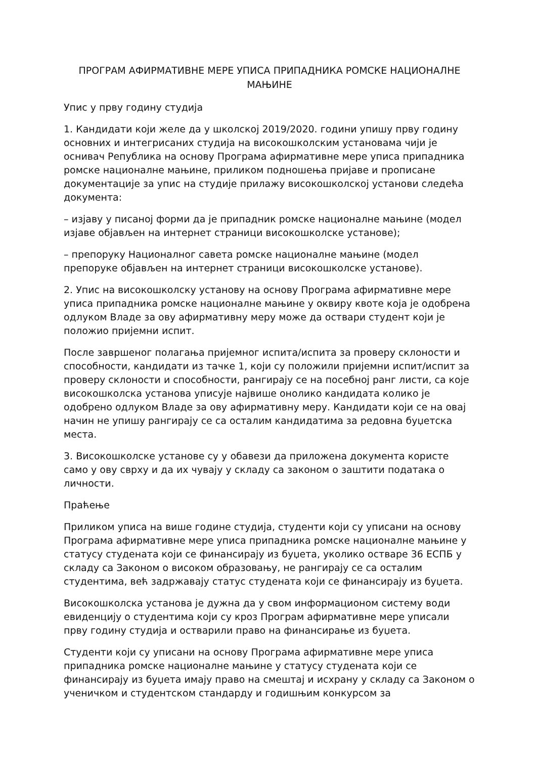ПРОГРАМ АФИРМАТИВНЕ МЕРЕ УПИСА ПРИПАДНИКА РОМСКЕ НАЦИОНАЛНЕ МАЊИНЕ
Упис у прву годину студија
1. Кандидати који желе да у школској 2019/2020. години упишу прву годину основних и интегрисаних студија на високошколским установама чији је оснивач Република на основу Програма афирмативне мере уписа припадника ромске националне мањине, приликом подношења пријаве и прописане документације за упис на студије прилажу високошколској установи следећа документа:
– изјаву у писаној форми да је припадник ромске националне мањине (модел изјаве објављен на интернет страници високошколске установе);
– препоруку Националног савета ромске националне мањине (модел препоруке објављен на интернет страници високошколске установе).
2. Упис на високошколску установу на основу Програма афирмативне мере уписа припадника ромске националне мањине у оквиру квоте која је одобрена одлуком Владе за ову афирмативну меру може да оствари студент који је положио пријемни испит.
После завршеног полагања пријемног испита/испита за проверу склоности и способности, кандидати из тачке 1, који су положили пријемни испит/испит за проверу склоности и способности, рангирају се на посебној ранг листи, са које високошколска установа уписује највише онолико кандидата колико је одобрено одлуком Владе за ову афирмативну меру. Кандидати који се на овај начин не упишу рангирају се са осталим кандидатима за редовна буџетска места.
3. Високошколске установе су у обавези да приложена документа користе само у ову сврху и да их чувају у складу са законом о заштити података о личности.
Праћење
Приликом уписа на више године студија, студенти који су уписани на основу Програма афирмативне мере уписа припадника ромске националне мањине у статусу студената који се финансирају из буџета, уколико остваре 36 ЕСПБ у складу са Законом о високом образовању, не рангирају се са осталим студентима, већ задржавају статус студената који се финансирају из буџета.
Високошколска установа је дужна да у свом информационом систему води евиденцију о студентима који су кроз Програм афирмативне мере уписали прву годину студија и остварили право на финансирање из буџета.
Студенти који су уписани на основу Програма афирмативне мере уписа припадника ромске националне мањине у статусу студената који се финансирају из буџета имају право на смештај и исхрану у складу са Законом о ученичком и студентском стандарду и годишњим конкурсом за